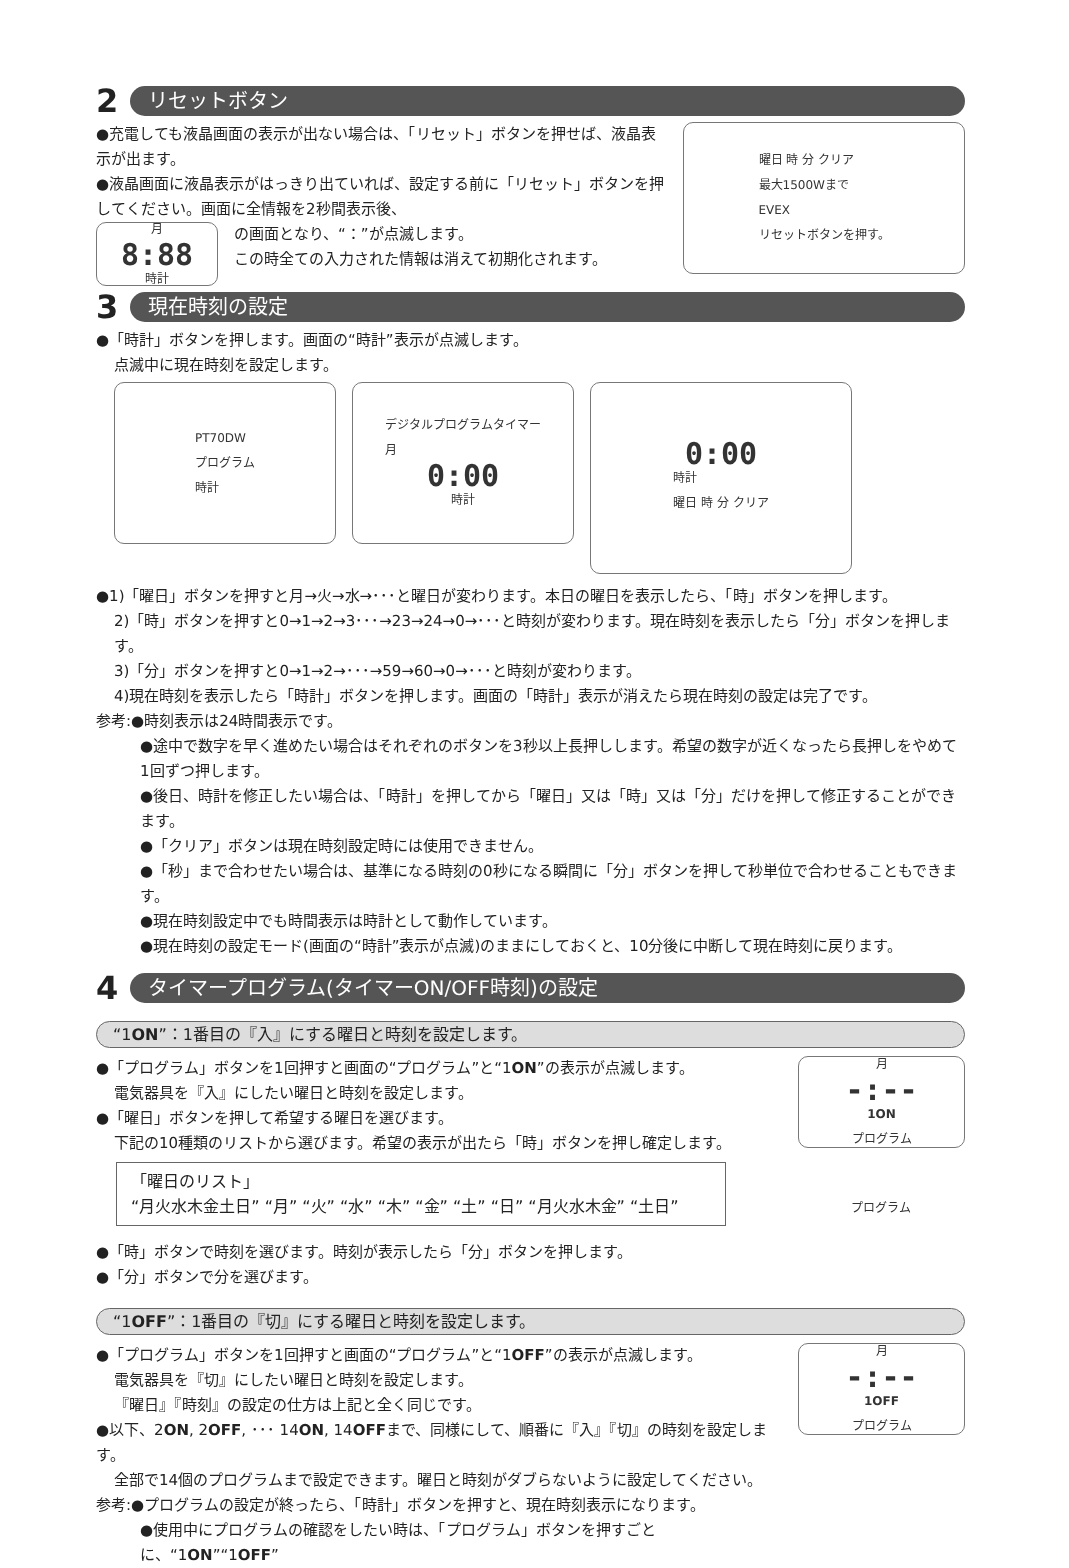2 リセットボタン
●充電しても液晶画面の表示が出ない場合は、「リセット」ボタンを押せば、液晶表示が出ます。
●液晶画面に液晶表示がはっきり出ていれば、設定する前に「リセット」ボタンを押してください。画面に全情報を2秒間表示後、
月
8:88
時計
の画面となり、“：”が点滅します。
この時全ての入力された情報は消えて初期化されます。
曜日 時 分 クリア
最大1500Wまで
EVEX
リセットボタンを押す。
3 現在時刻の設定
●「時計」ボタンを押します。画面の“時計”表示が点滅します。
点滅中に現在時刻を設定します。
PT70DW
プログラム
時計
デジタルプログラムタイマー
月
0:00
時計
0:00
時計
曜日 時 分 クリア
●1)「曜日」ボタンを押すと月→火→水→･･･と曜日が変わります。本日の曜日を表示したら、「時」ボタンを押します。
2)「時」ボタンを押すと0→1→2→3･･･→23→24→0→･･･と時刻が変わります。現在時刻を表示したら「分」ボタンを押します。
3)「分」ボタンを押すと0→1→2→･･･→59→60→0→･･･と時刻が変わります。
4)現在時刻を表示したら「時計」ボタンを押します。画面の「時計」表示が消えたら現在時刻の設定は完了です。
参考:●時刻表示は24時間表示です。
●途中で数字を早く進めたい場合はそれぞれのボタンを3秒以上長押しします。希望の数字が近くなったら長押しをやめて1回ずつ押します。
●後日、時計を修正したい場合は、「時計」を押してから「曜日」又は「時」又は「分」だけを押して修正することができます。
●「クリア」ボタンは現在時刻設定時には使用できません。
●「秒」まで合わせたい場合は、基準になる時刻の0秒になる瞬間に「分」ボタンを押して秒単位で合わせることもできます。
●現在時刻設定中でも時間表示は時計として動作しています。
●現在時刻の設定モード(画面の“時計”表示が点滅)のままにしておくと、10分後に中断して現在時刻に戻ります。
4 タイマープログラム(タイマーON/OFF時刻)の設定
“1ON”：1番目の『入』にする曜日と時刻を設定します。
●「プログラム」ボタンを1回押すと画面の“プログラム”と“1ON”の表示が点滅します。
電気器具を『入』にしたい曜日と時刻を設定します。
●「曜日」ボタンを押して希望する曜日を選びます。
下記の10種類のリストから選びます。希望の表示が出たら「時」ボタンを押し確定します。
「曜日のリスト」
“月火水木金土日” “月” “火” “水” “木” “金” “土” “日” “月火水木金” “土日”
●「時」ボタンで時刻を選びます。時刻が表示したら「分」ボタンを押します。
●「分」ボタンで分を選びます。
月
-:--
1ON
プログラム
プログラム
“1OFF”：1番目の『切』にする曜日と時刻を設定します。
●「プログラム」ボタンを1回押すと画面の“プログラム”と“1OFF”の表示が点滅します。
電気器具を『切』にしたい曜日と時刻を設定します。
『曜日』『時刻』の設定の仕方は上記と全く同じです。
●以下、2ON, 2OFF, ･･･ 14ON, 14OFFまで、同様にして、順番に『入』『切』の時刻を設定します。
全部で14個のプログラムまで設定できます。曜日と時刻がダブらないように設定してください。
参考:●プログラムの設定が終ったら、「時計」ボタンを押すと、現在時刻表示になります。
●使用中にプログラムの確認をしたい時は、「プログラム」ボタンを押すごとに、“1ON”“1OFF”
月
-:--
1OFF
プログラム